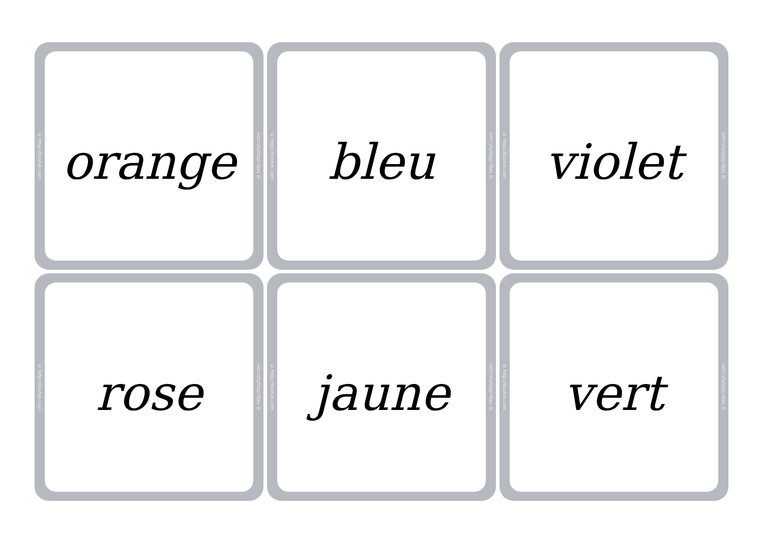© http://tizofun.com
orange
© http://tizofun.com
© http://tizofun.com
bleu
© http://tizofun.com
© http://tizofun.com
violet
© http://tizofun.com
© http://tizofun.com
rose
© http://tizofun.com
© http://tizofun.com
jaune
© http://tizofun.com
© http://tizofun.com
vert
© http://tizofun.com